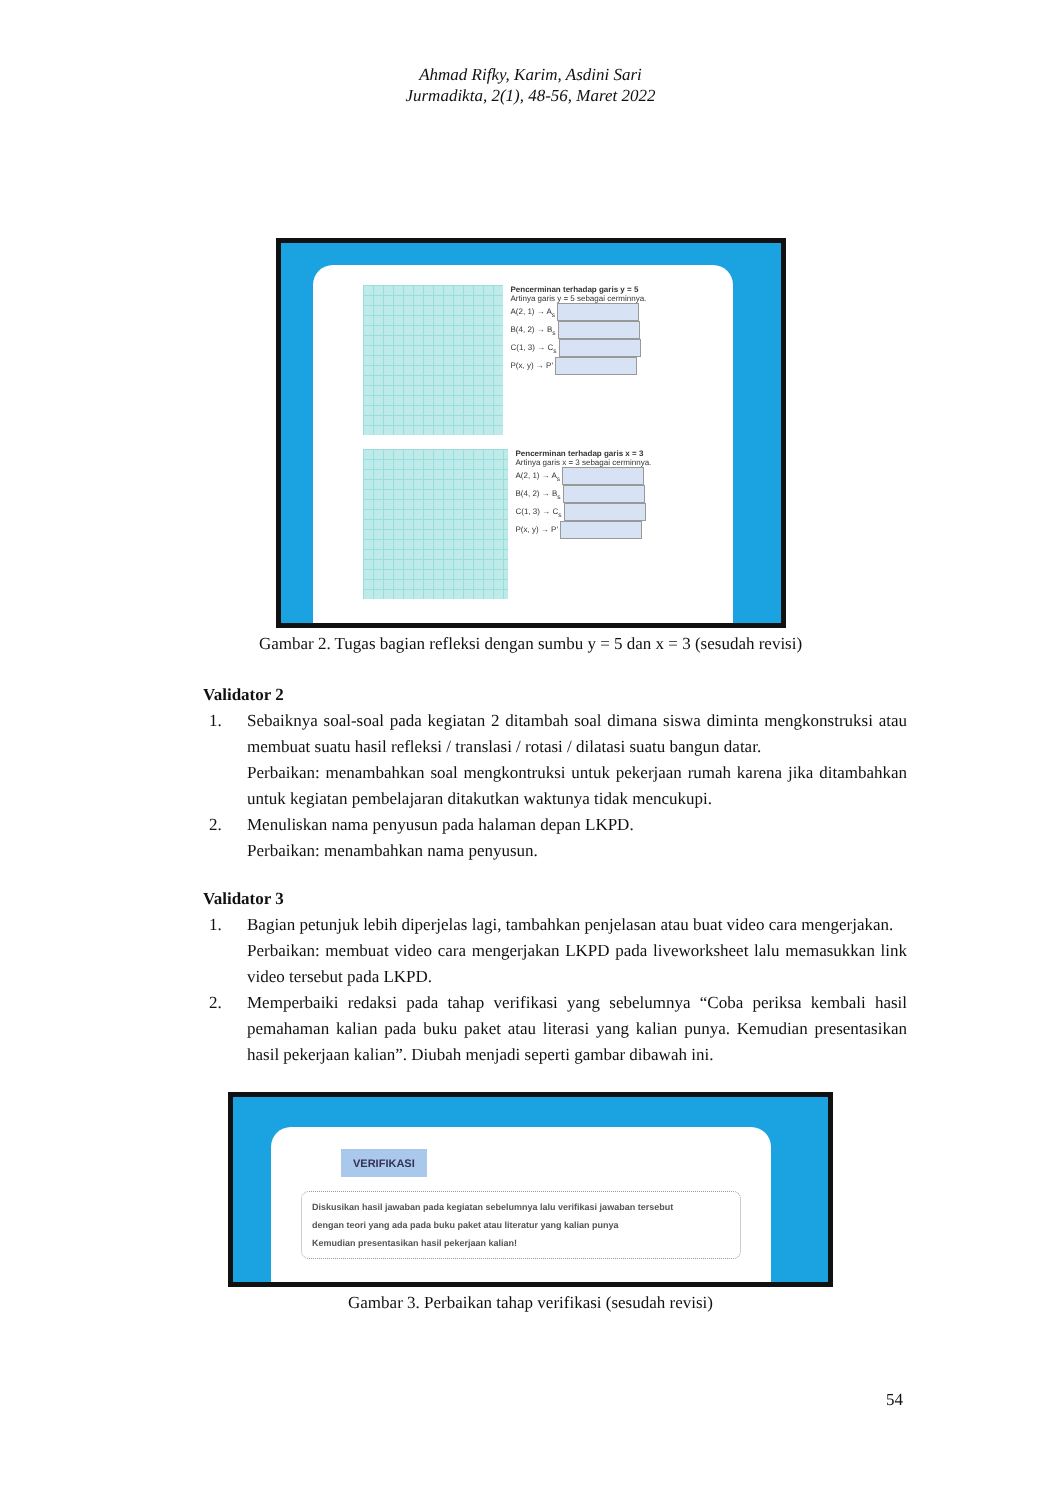Ahmad Rifky, Karim, Asdini Sari
Jurmadikta, 2(1), 48-56, Maret 2022
Pencerminan terhadap garis y = 5
Artinya garis y = 5 sebagai cerminnya.
A(2, 1) → A<sub>s</sub>
B(4, 2) → B<sub>s</sub>
C(1, 3) → C<sub>s</sub>
P(x, y) → P'
Pencerminan terhadap garis x = 3
Artinya garis x = 3 sebagai cerminnya.
A(2, 1) → A<sub>s</sub>
B(4, 2) → B<sub>s</sub>
C(1, 3) → C<sub>s</sub>
P(x, y) → P'
Gambar 2. Tugas bagian refleksi dengan sumbu y = 5 dan x = 3 (sesudah revisi)
Validator 2
1. Sebaiknya soal-soal pada kegiatan 2 ditambah soal dimana siswa diminta mengkonstruksi atau membuat suatu hasil refleksi / translasi / rotasi / dilatasi suatu bangun datar.
Perbaikan: menambahkan soal mengkontruksi untuk pekerjaan rumah karena jika ditambahkan untuk kegiatan pembelajaran ditakutkan waktunya tidak mencukupi.
2. Menuliskan nama penyusun pada halaman depan LKPD.
Perbaikan: menambahkan nama penyusun.
Validator 3
1. Bagian petunjuk lebih diperjelas lagi, tambahkan penjelasan atau buat video cara mengerjakan.
Perbaikan: membuat video cara mengerjakan LKPD pada liveworksheet lalu memasukkan link video tersebut pada LKPD.
2. Memperbaiki redaksi pada tahap verifikasi yang sebelumnya “Coba periksa kembali hasil pemahaman kalian pada buku paket atau literasi yang kalian punya. Kemudian presentasikan hasil pekerjaan kalian”. Diubah menjadi seperti gambar dibawah ini.
VERIFIKASI
Diskusikan hasil jawaban pada kegiatan sebelumnya lalu verifikasi jawaban tersebut
dengan teori yang ada pada buku paket atau literatur yang kalian punya
Kemudian presentasikan hasil pekerjaan kalian!
Gambar 3. Perbaikan tahap verifikasi (sesudah revisi)
54